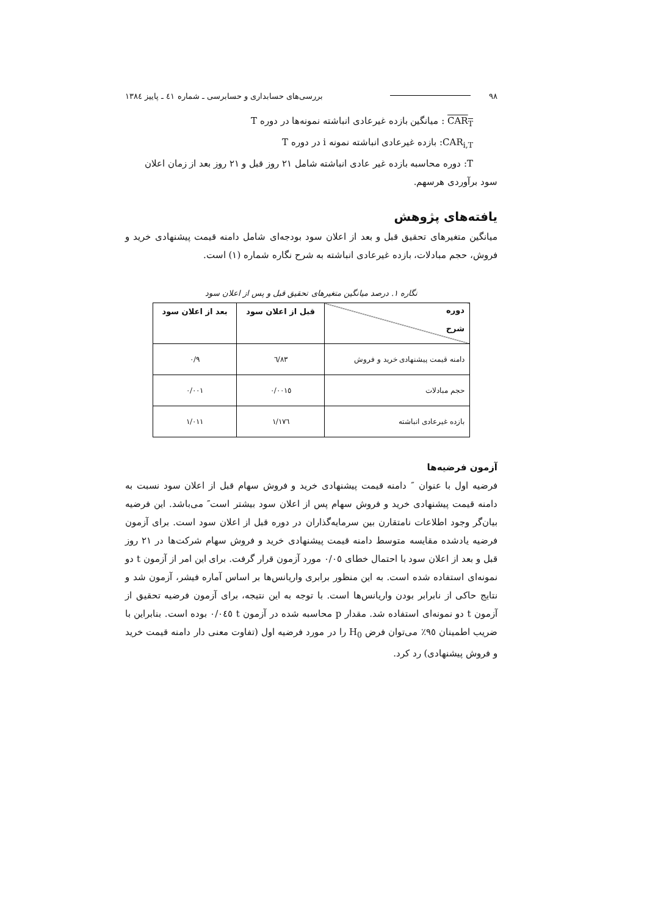۹۸ بررسی‌های حسابداری و حسابرسی ـ شماره ٤١ ـ پاییز ١٣٨٤
CAR<sub>T</sub> : میانگین بازده غیرعادی انباشته نمونه‌ها در دوره T
CAR<sub>i,T</sub>: بازده غیرعادی انباشته نمونه i در دوره T
T: دوره محاسبه بازده غیر عادی انباشته شامل ٢١ روز قبل و ٢١ روز بعد از زمان اعلان
سود برآوردی هرسهم.
یافته‌های پژوهش
میانگین متغیرهای تحقیق قبل و بعد از اعلان سود بودجه‌ای شامل دامنه قیمت پیشنهادی خرید و فروش، حجم مبادلات، بازده غیرعادی انباشته به شرح نگاره شماره (١) است.
نگاره ١. درصد میانگین متغیرهای تحقیق قبل و پس از اعلان سود
| دوره شرح | قبل از اعلان سود | بعد از اعلان سود |
| --- | --- | --- |
| دامنه قیمت پیشنهادی خرید و فروش | ٦/٨٣ | ٠/٩ |
| حجم مبادلات | ٠/٠٠١٥ | ٠/٠٠١ |
| بازده غیرعادی انباشته | ١/١٧٦ | ١/٠١١ |
آزمون فرضیه‌ها
فرضیه اول با عنوان ″ دامنه قیمت پیشنهادی خرید و فروش سهام قبل از اعلان سود نسبت به دامنه قیمت پیشنهادی خرید و فروش سهام پس از اعلان سود بیشتر است″ می‌باشد. این فرضیه بیان‌گر وجود اطلاعات نامتقارن بین سرمایه‌گذاران در دوره قبل از اعلان سود است. برای آزمون فرضیه یادشده مقایسه متوسط دامنه قیمت پیشنهادی خرید و فروش سهام شرکت‌ها در ٢١ روز قبل و بعد از اعلان سود با احتمال خطای ٠/٠٥ مورد آزمون قرار گرفت. برای این امر از آزمون t دو نمونه‌ای استفاده شده است. به این منظور برابری واریانس‌ها بر اساس آماره فیشر، آزمون شد و نتایج حاکی از نابرابر بودن واریانس‌ها است. با توجه به این نتیجه، برای آزمون فرضیه تحقیق از آزمون t دو نمونه‌ای استفاده شد. مقدار p محاسبه شده در آزمون t ٠/٠٤٥ بوده است. بنابراین با ضریب اطمینان ٩٥٪ می‌توان فرض H<sub>0</sub> را در مورد فرضیه اول (تفاوت معنی دار دامنه قیمت خرید و فروش پیشنهادی) رد کرد.